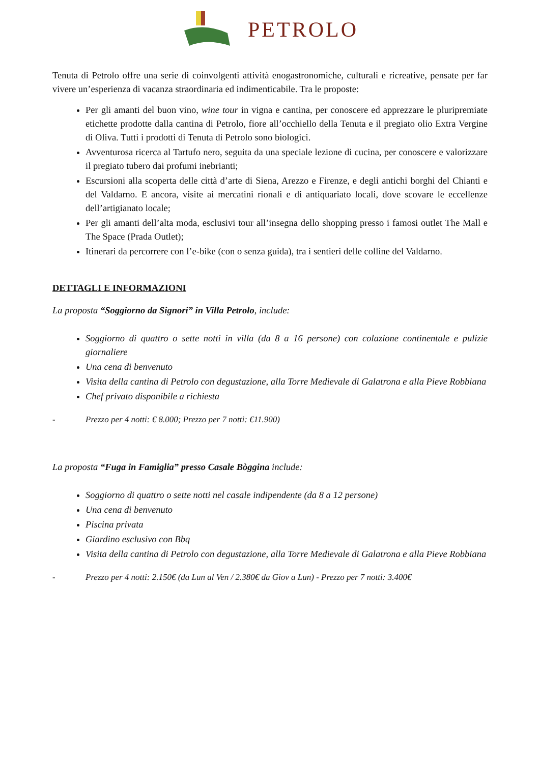PETROLO
Tenuta di Petrolo offre una serie di coinvolgenti attività enogastronomiche, culturali e ricreative, pensate per far vivere un’esperienza di vacanza straordinaria ed indimenticabile. Tra le proposte:
Per gli amanti del buon vino, wine tour in vigna e cantina, per conoscere ed apprezzare le pluripremiate etichette prodotte dalla cantina di Petrolo, fiore all’occhiello della Tenuta e il pregiato olio Extra Vergine di Oliva. Tutti i prodotti di Tenuta di Petrolo sono biologici.
Avventurosa ricerca al Tartufo nero, seguita da una speciale lezione di cucina, per conoscere e valorizzare il pregiato tubero dai profumi inebrianti;
Escursioni alla scoperta delle città d’arte di Siena, Arezzo e Firenze, e degli antichi borghi del Chianti e del Valdarno. E ancora, visite ai mercatini rionali e di antiquariato locali, dove scovare le eccellenze dell’artigianato locale;
Per gli amanti dell’alta moda, esclusivi tour all’insegna dello shopping presso i famosi outlet The Mall e The Space (Prada Outlet);
Itinerari da percorrere con l’e-bike (con o senza guida), tra i sentieri delle colline del Valdarno.
DETTAGLI E INFORMAZIONI
La proposta “Soggiorno da Signori” in Villa Petrolo, include:
Soggiorno di quattro o sette notti in villa (da 8 a 16 persone) con colazione continentale e pulizie giornaliere
Una cena di benvenuto
Visita della cantina di Petrolo con degustazione, alla Torre Medievale di Galatrona e alla Pieve Robbiana
Chef privato disponibile a richiesta
- Prezzo per 4 notti: € 8.000; Prezzo per 7 notti: €11.900)
La proposta “Fuga in Famiglia” presso Casale Bòggina include:
Soggiorno di quattro o sette notti nel casale indipendente (da 8 a 12 persone)
Una cena di benvenuto
Piscina privata
Giardino esclusivo con Bbq
Visita della cantina di Petrolo con degustazione, alla Torre Medievale di Galatrona e alla Pieve Robbiana
- Prezzo per 4 notti: 2.150€ (da Lun al Ven / 2.380€ da Giov a Lun) - Prezzo per 7 notti: 3.400€